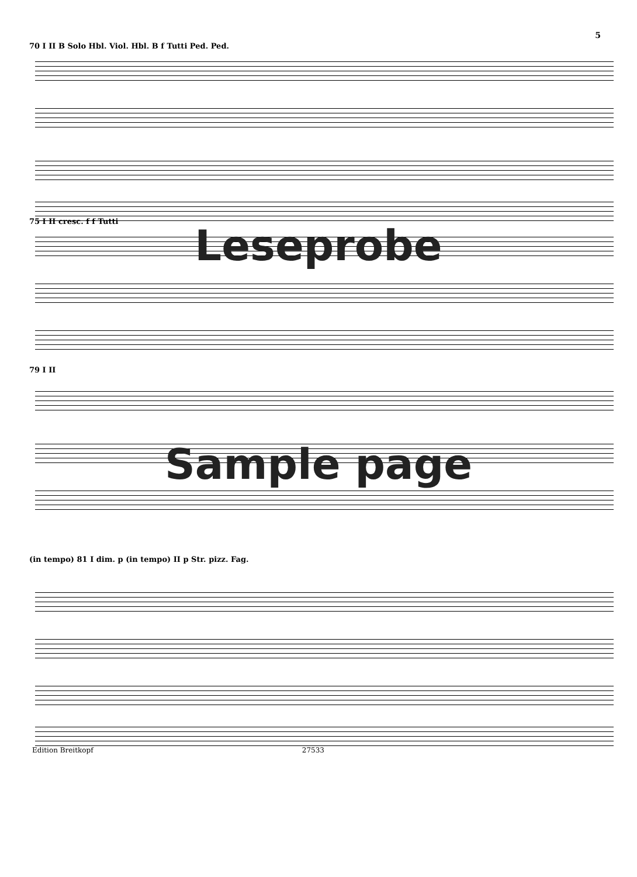5
70 I II B Solo Hbl. Viol. Hbl. B f Tutti Ped. Ped.
75 I II cresc. f f Tutti
Leseprobe
79 I II
Sample page
(in tempo) 81 I dim. p (in tempo) II p Str. pizz. Fag.
Edition Breitkopf 27533